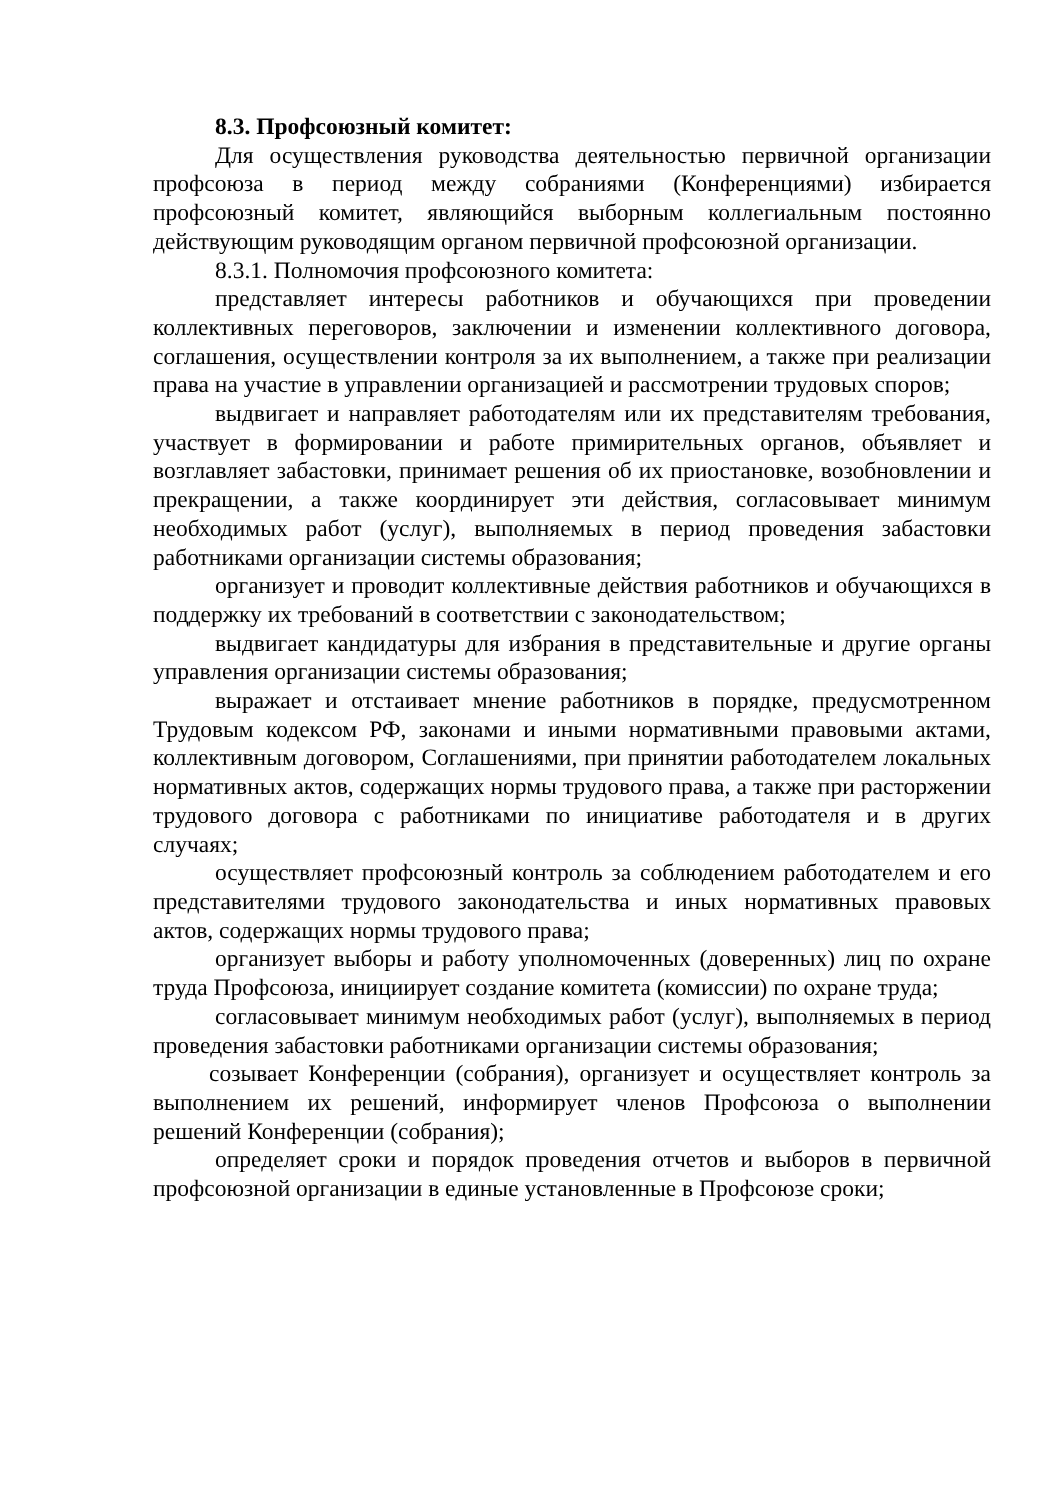8.3. Профсоюзный комитет:
Для осуществления руководства деятельностью первичной организации профсоюза в период между собраниями (Конференциями) избирается профсоюзный комитет, являющийся выборным коллегиальным постоянно действующим руководящим органом первичной профсоюзной организации.
8.3.1. Полномочия профсоюзного комитета:
представляет интересы работников и обучающихся при проведении коллективных переговоров, заключении и изменении коллективного договора, соглашения, осуществлении контроля за их выполнением, а также при реализации права на участие в управлении организацией и рассмотрении трудовых споров;
выдвигает и направляет работодателям или их представителям требования, участвует в формировании и работе примирительных органов, объявляет и возглавляет забастовки, принимает решения об их приостановке, возобновлении и прекращении, а также координирует эти действия, согласовывает минимум необходимых работ (услуг), выполняемых в период проведения забастовки работниками организации системы образования;
организует и проводит коллективные действия работников и обучающихся в поддержку их требований в соответствии с законодательством;
выдвигает кандидатуры для избрания в представительные и другие органы управления организации системы образования;
выражает и отстаивает мнение работников в порядке, предусмотренном Трудовым кодексом РФ, законами и иными нормативными правовыми актами, коллективным договором, Соглашениями, при принятии работодателем локальных нормативных актов, содержащих нормы трудового права, а также при расторжении трудового договора с работниками по инициативе работодателя и в других случаях;
осуществляет профсоюзный контроль за соблюдением работодателем и его представителями трудового законодательства и иных нормативных правовых актов, содержащих нормы трудового права;
организует выборы и работу уполномоченных (доверенных) лиц по охране труда Профсоюза, инициирует создание комитета (комиссии) по охране труда;
согласовывает минимум необходимых работ (услуг), выполняемых в период проведения забастовки работниками организации системы образования;
созывает Конференции (собрания), организует и осуществляет контроль за выполнением их решений, информирует членов Профсоюза о выполнении решений Конференции (собрания);
определяет сроки и порядок проведения отчетов и выборов в первичной профсоюзной организации в единые установленные в Профсоюзе сроки;